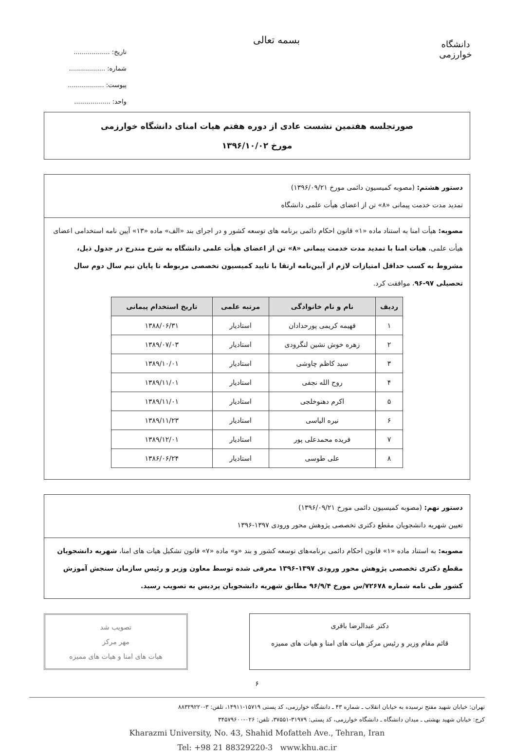دانشگاه خوارزمی
بسمه تعالی
تاریخ: ..................
شماره: ..................
پیوست: ..................
واحد: ..................
صورتجلسه هفتمین نشست عادی از دوره هفتم هیات امنای دانشگاه خوارزمی
مورخ ۱۳۹۶/۱۰/۰۲
دستور هشتم: (مصوبه کمیسیون دائمی مورخ ۱۳۹۶/۰۹/۲۱)
تمدید مدت خدمت پیمانی «۸» تن از اعضای هیأت علمی دانشگاه
مصوبه: هیأت امنا به استناد ماده «۱» قانون احکام دائمی برنامه های توسعه کشور و در اجرای بند «الف» ماده «۱۳» آیین نامه استخدامی اعضای هیأت علمی، هیات امنا با تمدید مدت خدمت پیمانی «۸» تن از اعضای هیأت علمی دانشگاه به شرح مندرج در جدول ذیل، مشروط به کسب حداقل امتیازات لازم از آیین‌نامه ارتقا با تایید کمیسیون تخصصی مربوطه تا پایان نیم سال دوم سال تحصیلی ۹۷-۹۶، موافقت کرد.
| ردیف | نام و نام خانوادگی | مرتبه علمی | تاریخ استخدام پیمانی |
| --- | --- | --- | --- |
| ۱ | فهیمه کریمی پورحدادان | استادیار | ۱۳۸۸/۰۶/۳۱ |
| ۲ | زهره خوش نشین لنگرودی | استادیار | ۱۳۸۹/۰۷/۰۳ |
| ۳ | سید کاظم چاوشی | استادیار | ۱۳۸۹/۱۰/۰۱ |
| ۴ | روح الله نجفی | استادیار | ۱۳۸۹/۱۱/۰۱ |
| ۵ | اکرم دهنوخلجی | استادیار | ۱۳۸۹/۱۱/۰۱ |
| ۶ | نیره الیاسی | استادیار | ۱۳۸۹/۱۱/۲۳ |
| ۷ | فریده محمدعلی پور | استادیار | ۱۳۸۹/۱۲/۰۱ |
| ۸ | علی طوسی | استادیار | ۱۳۸۶/۰۶/۲۴ |
دستور نهم: (مصوبه کمیسیون دائمی مورخ ۱۳۹۶/۰۹/۲۱)
تعیین شهریه دانشجویان مقطع دکتری تخصصی پژوهش محور ورودی ۱۳۹۷-۱۳۹۶
مصوبه: به استناد ماده «۱» قانون احکام دائمی برنامه‌های توسعه کشور و بند «و» ماده «۷» قانون تشکیل هیات های امنا، شهریه دانشجویان مقطع دکتری تخصصی پژوهش محور ورودی ۱۳۹۷-۱۳۹۶ معرفی شده توسط معاون وزیر و رئیس سازمان سنجش آموزش کشور طی نامه شماره ۷۲۶۷۸/س مورخ ۹۶/۹/۴ مطابق شهریه دانشجویان پردیس به تصویب رسید.
دکتر عبدالرضا باقری
قائم مقام وزیر و رئیس مرکز هیات های امنا و هیات های ممیزه
تصویب شد
مهر مرکز
هیات های امنا و هیات های ممیزه
۶
تهران: خیابان شهید مفتح نرسیده به خیابان انقلاب ـ شماره ۴۳ ـ دانشگاه خوارزمی، کد پستی ۱۵۷۱۹-۱۴۹۱۱، تلفن: ۳-۸۸۳۲۹۲۲۰
کرج: خیابان شهید بهشتی ـ میدان دانشگاه ـ دانشگاه خوارزمی، کد پستی: ۳۱۹۷۹-۳۷۵۵۱، تلفن: ۰۲۶-۳۴۵۷۹۶۰۰
Kharazmi University, No. 43, Shahid Mofatteh Ave., Tehran, Iran
Tel: +98 21 88329220-3 www.khu.ac.ir